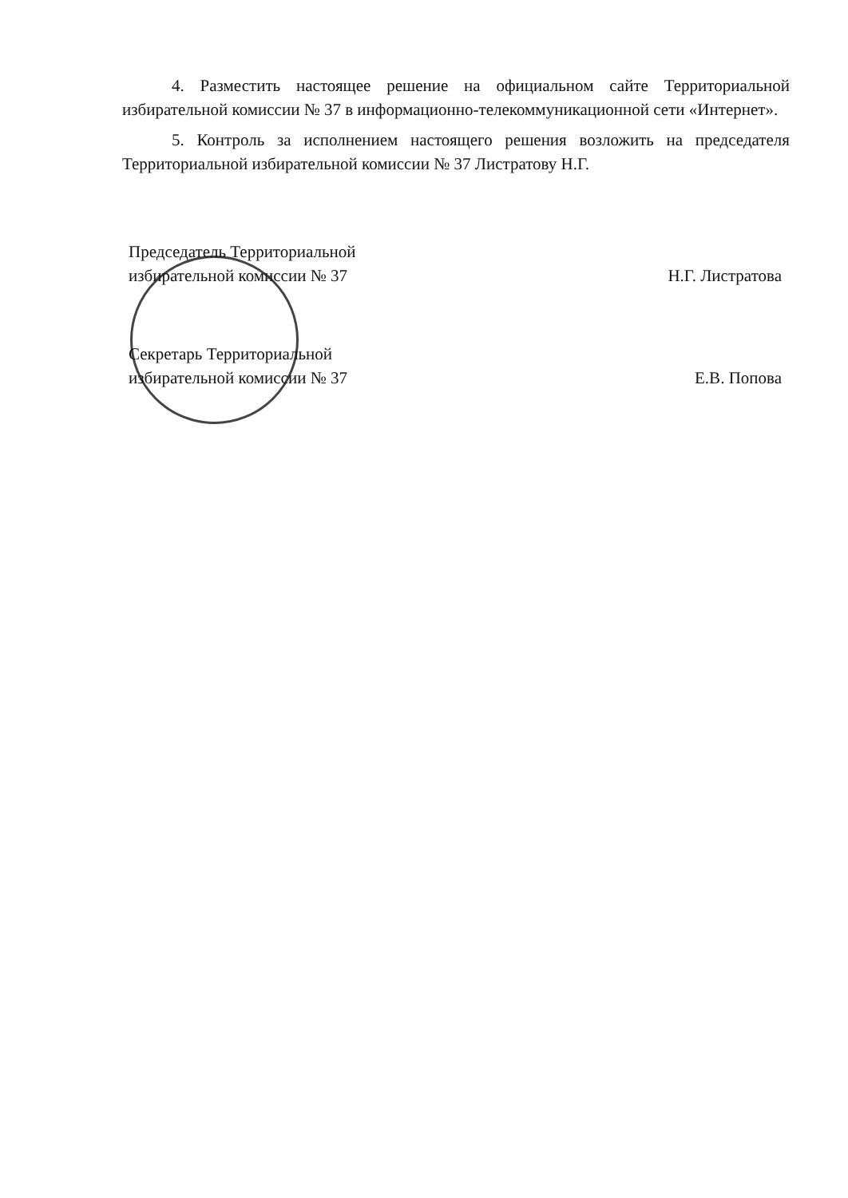4. Разместить настоящее решение на официальном сайте Территориальной избирательной комиссии № 37 в информационно-телекоммуникационной сети «Интернет».
5. Контроль за исполнением настоящего решения возложить на председателя Территориальной избирательной комиссии № 37 Листратову Н.Г.
Председатель Территориальной
избирательной комиссии № 37
Н.Г. Листратова
Секретарь Территориальной
избирательной комиссии № 37
Е.В. Попова